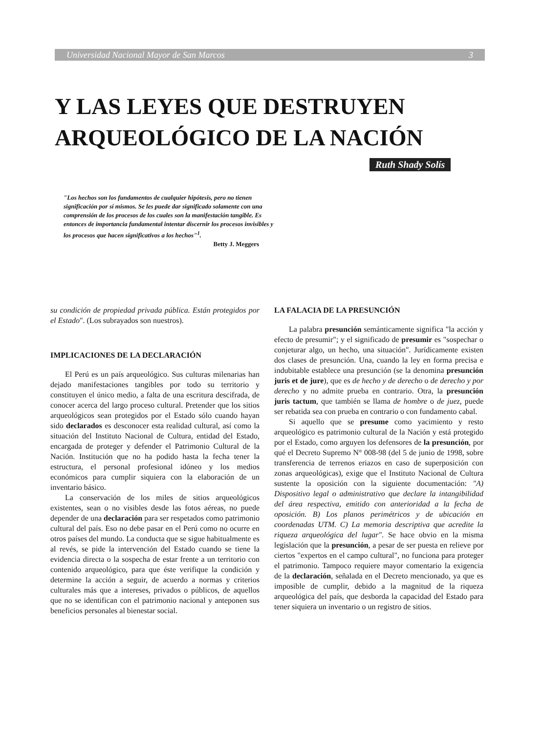Universidad Nacional Mayor de San Marcos 3
Y LAS LEYES QUE DESTRUYEN
ARQUEOLÓGICO DE LA NACIÓN
Ruth Shady Solís
"Los hechos son los fundamentos de cualquier hipótesis, pero no tienen significación por sí mismos. Se les puede dar significado solamente con una comprensión de los procesos de los cuales son la manifestación tangible. Es entonces de importancia fundamental intentar discernir los procesos invisibles y los procesos que hacen significativos a los hechos"<sup>1</sup>.
Betty J. Meggers
su condición de propiedad privada pública. Están protegidos por el Estado". (Los subrayados son nuestros).
IMPLICACIONES DE LA DECLARACIÓN
El Perú es un país arqueológico. Sus culturas milenarias han dejado manifestaciones tangibles por todo su territorio y constituyen el único medio, a falta de una escritura descifrada, de conocer acerca del largo proceso cultural. Pretender que los sitios arqueológicos sean protegidos por el Estado sólo cuando hayan sido declarados es desconocer esta realidad cultural, así como la situación del Instituto Nacional de Cultura, entidad del Estado, encargada de proteger y defender el Patrimonio Cultural de la Nación. Institución que no ha podido hasta la fecha tener la estructura, el personal profesional idóneo y los medios económicos para cumplir siquiera con la elaboración de un inventario básico.
La conservación de los miles de sitios arqueológicos existentes, sean o no visibles desde las fotos aéreas, no puede depender de una declaración para ser respetados como patrimonio cultural del país. Eso no debe pasar en el Perú como no ocurre en otros países del mundo. La conducta que se sigue habitualmente es al revés, se pide la intervención del Estado cuando se tiene la evidencia directa o la sospecha de estar frente a un territorio con contenido arqueológico, para que éste verifique la condición y determine la acción a seguir, de acuerdo a normas y criterios culturales más que a intereses, privados o públicos, de aquellos que no se identifican con el patrimonio nacional y anteponen sus beneficios personales al bienestar social.
LA FALACIA DE LA PRESUNCIÓN
La palabra presunción semánticamente significa "la acción y efecto de presumir"; y el significado de presumir es "sospechar o conjeturar algo, un hecho, una situación". Jurídicamente existen dos clases de presunción. Una, cuando la ley en forma precisa e indubitable establece una presunción (se la denomina presunción juris et de jure), que es de hecho y de derecho o de derecho y por derecho y no admite prueba en contrario. Otra, la presunción juris tactum, que también se llama de hombre o de juez, puede ser rebatida sea con prueba en contrario o con fundamento cabal.
Si aquello que se presume como yacimiento y resto arqueológico es patrimonio cultural de la Nación y está protegido por el Estado, como arguyen los defensores de la presunción, por qué el Decreto Supremo N° 008-98 (del 5 de junio de 1998, sobre transferencia de terrenos eriazos en caso de superposición con zonas arqueológicas), exige que el Instituto Nacional de Cultura sustente la oposición con la siguiente documentación: "A) Dispositivo legal o administrativo que declare la intangibilidad del área respectiva, emitido con anterioridad a la fecha de oposición. B) Los planos perimétricos y de ubicación en coordenadas UTM. C) La memoria descriptiva que acredite la riqueza arqueológica del lugar". Se hace obvio en la misma legislación que la presunción, a pesar de ser puesta en relieve por ciertos "expertos en el campo cultural", no funciona para proteger el patrimonio. Tampoco requiere mayor comentario la exigencia de la declaración, señalada en el Decreto mencionado, ya que es imposible de cumplir, debido a la magnitud de la riqueza arqueológica del país, que desborda la capacidad del Estado para tener siquiera un inventario o un registro de sitios.